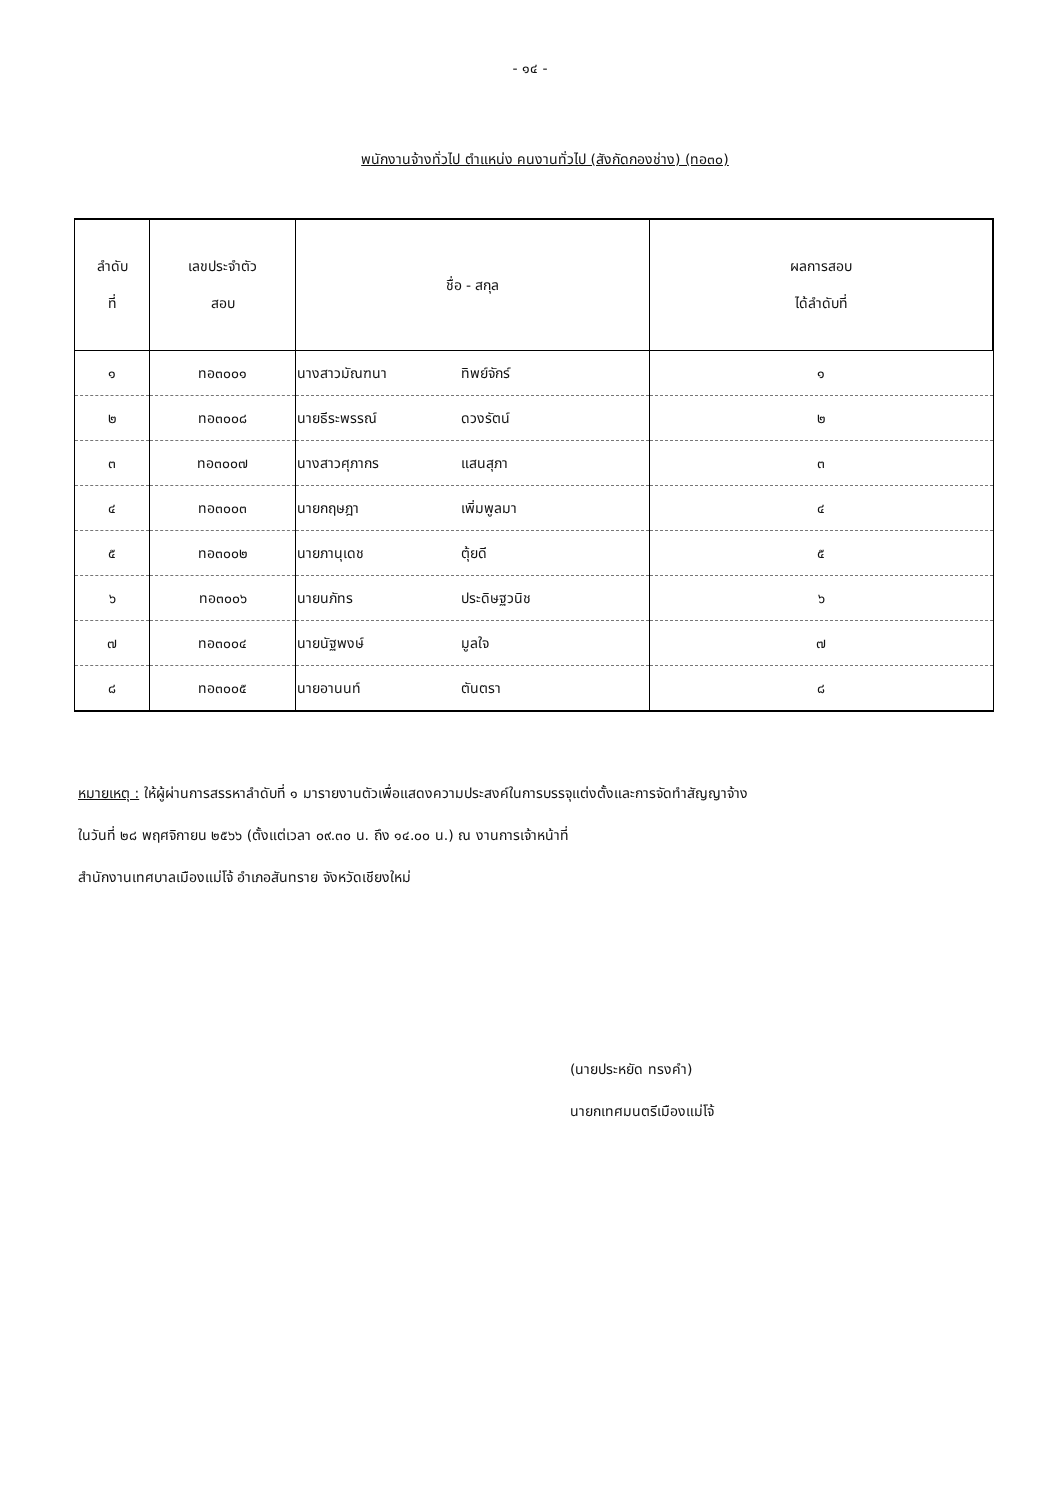- ๑๔ -
พนักงานจ้างทั่วไป ตำแหน่ง คนงานทั่วไป (สังกัดกองช่าง) (ทอ๓๐)
| ลำดับ ที่ | เลขประจำตัว สอบ | ชื่อ - สกุล | ผลการสอบ ได้ลำดับที่ |
| --- | --- | --- | --- |
| ๑ | ทอ๓๐๐๑ | นางสาวมัณฑนา ทิพย์จักร์ | ๑ |
| ๒ | ทอ๓๐๐๘ | นายธีระพรรณ์ ดวงรัตน์ | ๒ |
| ๓ | ทอ๓๐๐๗ | นางสาวศุภากร แสนสุภา | ๓ |
| ๔ | ทอ๓๐๐๓ | นายกฤษฎา เพิ่มพูลมา | ๔ |
| ๕ | ทอ๓๐๐๒ | นายภานุเดช ตุ้ยดี | ๕ |
| ๖ | ทอ๓๐๐๖ | นายนภัทร ประดิษฐวนิช | ๖ |
| ๗ | ทอ๓๐๐๔ | นายนัฐพงษ์ มูลใจ | ๗ |
| ๘ | ทอ๓๐๐๕ | นายอานนท์ ตันตรา | ๘ |
หมายเหตุ : ให้ผู้ผ่านการสรรหาลำดับที่ ๑ มารายงานตัวเพื่อแสดงความประสงค์ในการบรรจุแต่งตั้งและการจัดทำสัญญาจ้าง
ในวันที่ ๒๘ พฤศจิกายน ๒๕๖๖ (ตั้งแต่เวลา ๐๙.๓๐ น. ถึง ๑๔.๐๐ น.) ณ งานการเจ้าหน้าที่
สำนักงานเทศบาลเมืองแม่โจ้ อำเภอสันทราย จังหวัดเชียงใหม่
(นายประหยัด ทรงคำ)
นายกเทศมนตรีเมืองแม่โจ้